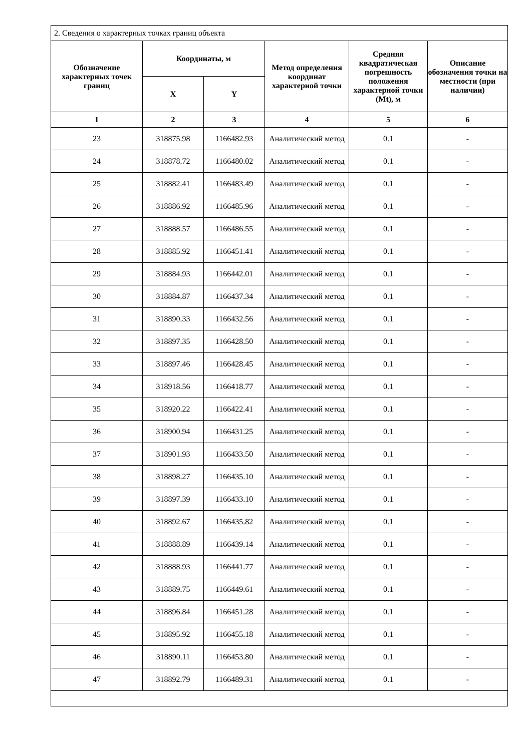| 2. Сведения о характерных точках границ объекта | | | | | |
| Обозначение характерных точек границ | Координаты, м | | Метод определения координат характерной точки | Средняя квадратическая погрешность положения характерной точки (Mt), м | Описание обозначения точки на местности (при наличии) |
| | X | Y | | | |
| 1 | 2 | 3 | 4 | 5 | 6 |
| 23 | 318875.98 | 1166482.93 | Аналитический метод | 0.1 | - |
| 24 | 318878.72 | 1166480.02 | Аналитический метод | 0.1 | - |
| 25 | 318882.41 | 1166483.49 | Аналитический метод | 0.1 | - |
| 26 | 318886.92 | 1166485.96 | Аналитический метод | 0.1 | - |
| 27 | 318888.57 | 1166486.55 | Аналитический метод | 0.1 | - |
| 28 | 318885.92 | 1166451.41 | Аналитический метод | 0.1 | - |
| 29 | 318884.93 | 1166442.01 | Аналитический метод | 0.1 | - |
| 30 | 318884.87 | 1166437.34 | Аналитический метод | 0.1 | - |
| 31 | 318890.33 | 1166432.56 | Аналитический метод | 0.1 | - |
| 32 | 318897.35 | 1166428.50 | Аналитический метод | 0.1 | - |
| 33 | 318897.46 | 1166428.45 | Аналитический метод | 0.1 | - |
| 34 | 318918.56 | 1166418.77 | Аналитический метод | 0.1 | - |
| 35 | 318920.22 | 1166422.41 | Аналитический метод | 0.1 | - |
| 36 | 318900.94 | 1166431.25 | Аналитический метод | 0.1 | - |
| 37 | 318901.93 | 1166433.50 | Аналитический метод | 0.1 | - |
| 38 | 318898.27 | 1166435.10 | Аналитический метод | 0.1 | - |
| 39 | 318897.39 | 1166433.10 | Аналитический метод | 0.1 | - |
| 40 | 318892.67 | 1166435.82 | Аналитический метод | 0.1 | - |
| 41 | 318888.89 | 1166439.14 | Аналитический метод | 0.1 | - |
| 42 | 318888.93 | 1166441.77 | Аналитический метод | 0.1 | - |
| 43 | 318889.75 | 1166449.61 | Аналитический метод | 0.1 | - |
| 44 | 318896.84 | 1166451.28 | Аналитический метод | 0.1 | - |
| 45 | 318895.92 | 1166455.18 | Аналитический метод | 0.1 | - |
| 46 | 318890.11 | 1166453.80 | Аналитический метод | 0.1 | - |
| 47 | 318892.79 | 1166489.31 | Аналитический метод | 0.1 | - |